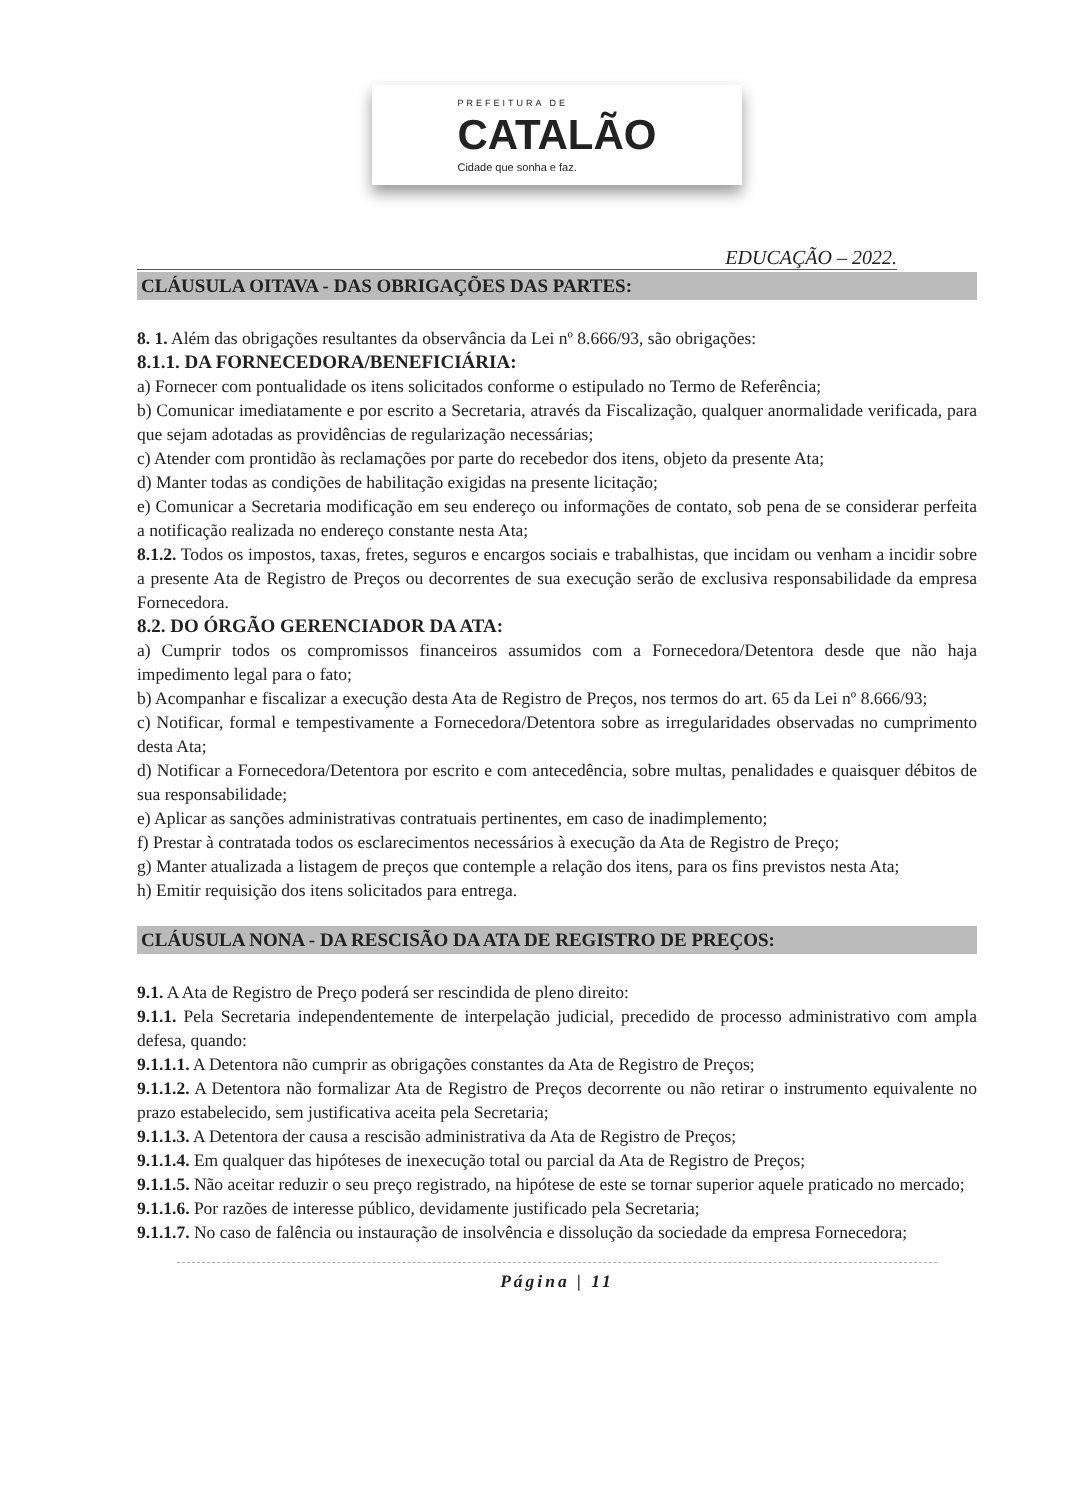PREFEITURA DE
CATALÃO
Cidade que sonha e faz.
EDUCAÇÃO – 2022.
CLÁUSULA OITAVA - DAS OBRIGAÇÕES DAS PARTES:
8. 1. Além das obrigações resultantes da observância da Lei nº 8.666/93, são obrigações:
8.1.1. DA FORNECEDORA/BENEFICIÁRIA:
a) Fornecer com pontualidade os itens solicitados conforme o estipulado no Termo de Referência;
b) Comunicar imediatamente e por escrito a Secretaria, através da Fiscalização, qualquer anormalidade verificada, para que sejam adotadas as providências de regularização necessárias;
c) Atender com prontidão às reclamações por parte do recebedor dos itens, objeto da presente Ata;
d) Manter todas as condições de habilitação exigidas na presente licitação;
e) Comunicar a Secretaria modificação em seu endereço ou informações de contato, sob pena de se considerar perfeita a notificação realizada no endereço constante nesta Ata;
8.1.2. Todos os impostos, taxas, fretes, seguros e encargos sociais e trabalhistas, que incidam ou venham a incidir sobre a presente Ata de Registro de Preços ou decorrentes de sua execução serão de exclusiva responsabilidade da empresa Fornecedora.
8.2. DO ÓRGÃO GERENCIADOR DA ATA:
a) Cumprir todos os compromissos financeiros assumidos com a Fornecedora/Detentora desde que não haja impedimento legal para o fato;
b) Acompanhar e fiscalizar a execução desta Ata de Registro de Preços, nos termos do art. 65 da Lei nº 8.666/93;
c) Notificar, formal e tempestivamente a Fornecedora/Detentora sobre as irregularidades observadas no cumprimento desta Ata;
d) Notificar a Fornecedora/Detentora por escrito e com antecedência, sobre multas, penalidades e quaisquer débitos de sua responsabilidade;
e) Aplicar as sanções administrativas contratuais pertinentes, em caso de inadimplemento;
f) Prestar à contratada todos os esclarecimentos necessários à execução da Ata de Registro de Preço;
g) Manter atualizada a listagem de preços que contemple a relação dos itens, para os fins previstos nesta Ata;
h) Emitir requisição dos itens solicitados para entrega.
CLÁUSULA NONA - DA RESCISÃO DA ATA DE REGISTRO DE PREÇOS:
9.1. A Ata de Registro de Preço poderá ser rescindida de pleno direito:
9.1.1. Pela Secretaria independentemente de interpelação judicial, precedido de processo administrativo com ampla defesa, quando:
9.1.1.1. A Detentora não cumprir as obrigações constantes da Ata de Registro de Preços;
9.1.1.2. A Detentora não formalizar Ata de Registro de Preços decorrente ou não retirar o instrumento equivalente no prazo estabelecido, sem justificativa aceita pela Secretaria;
9.1.1.3. A Detentora der causa a rescisão administrativa da Ata de Registro de Preços;
9.1.1.4. Em qualquer das hipóteses de inexecução total ou parcial da Ata de Registro de Preços;
9.1.1.5. Não aceitar reduzir o seu preço registrado, na hipótese de este se tornar superior aquele praticado no mercado;
9.1.1.6. Por razões de interesse público, devidamente justificado pela Secretaria;
9.1.1.7. No caso de falência ou instauração de insolvência e dissolução da sociedade da empresa Fornecedora;
Página | 11